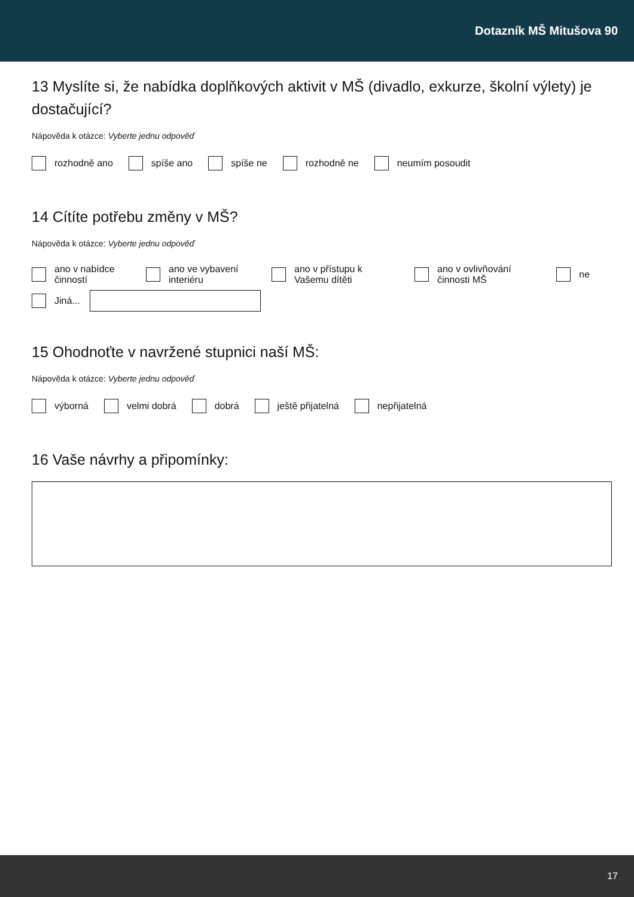Dotazník MŠ Mitušova 90
13 Myslíte si, že nabídka doplňkových aktivit v MŠ (divadlo, exkurze, školní výlety) je dostačující?
Nápověda k otázce: Vyberte jednu odpověď
rozhodně ano
spíše ano
spíše ne
rozhodně ne
neumím posoudit
14 Cítíte potřebu změny v MŠ?
Nápověda k otázce: Vyberte jednu odpověď
ano v nabídce činností
ano ve vybavení interiéru
ano v přístupu k Vašemu dítěti
ano v ovlivňování činnosti MŠ
ne
Jiná...
15 Ohodnoťte v navržené stupnici naší MŠ:
Nápověda k otázce: Vyberte jednu odpověď
výborná
velmi dobrá
dobrá
ještě přijatelná
nepřijatelná
16 Vaše návrhy a připomínky:
17